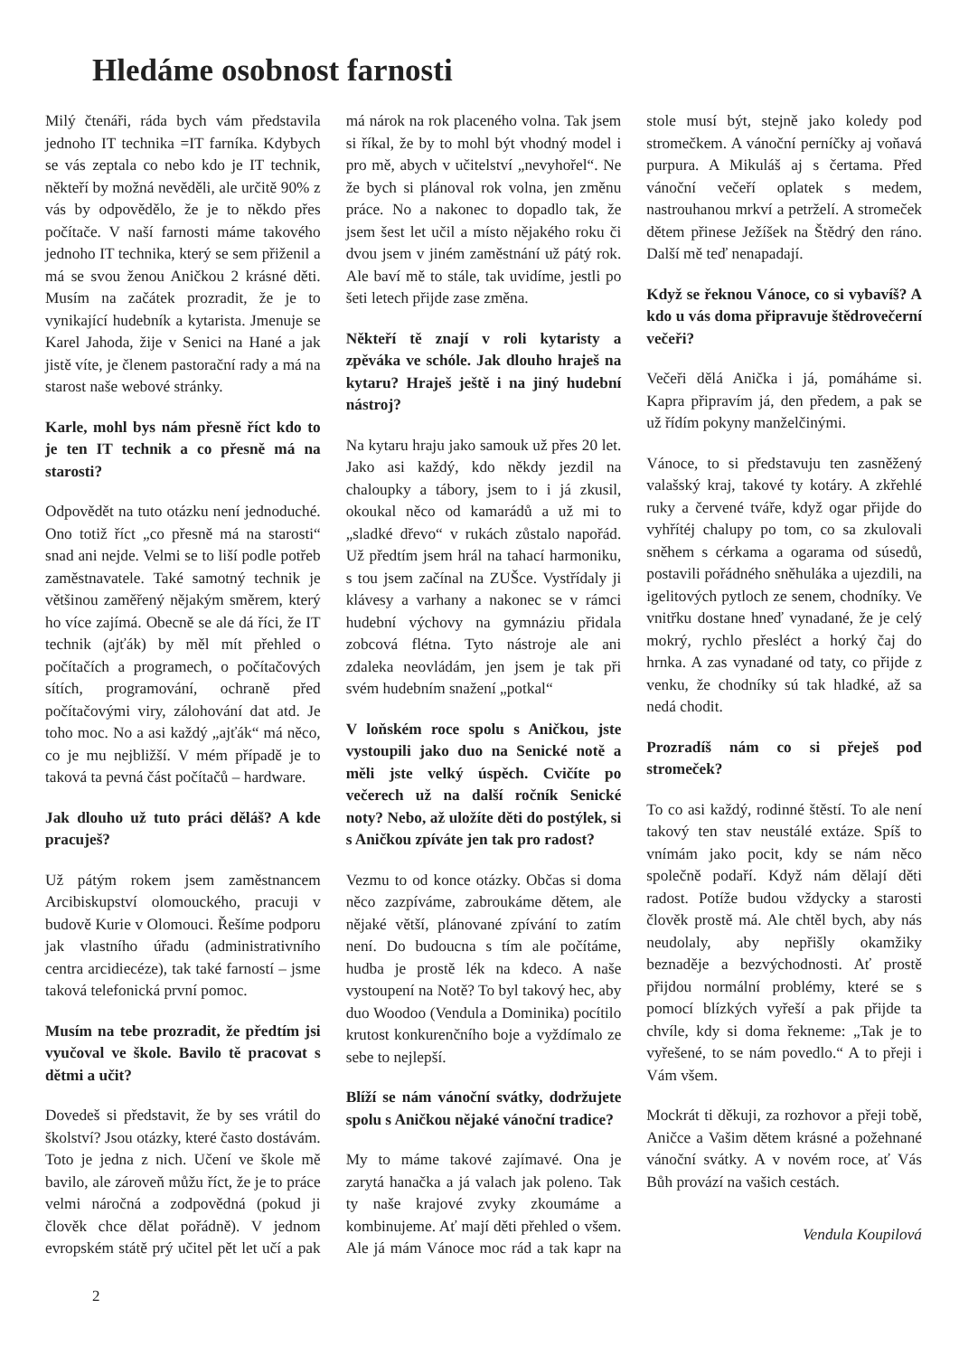Hledáme osobnost farnosti
Milý čtenáři, ráda bych vám představila jednoho IT technika =IT farníka. Kdybych se vás zeptala co nebo kdo je IT technik, někteří by možná nevěděli, ale určitě 90% z vás by odpovědělo, že je to někdo přes počítače. V naší farnosti máme takového jednoho IT technika, který se sem přiženil a má se svou ženou Aničkou 2 krásné děti. Musím na začátek prozradit, že je to vynikající hudebník a kytarista. Jmenuje se Karel Jahoda, žije v Senici na Hané a jak jistě víte, je členem pastorační rady a má na starost naše webové stránky.
Karle, mohl bys nám přesně říct kdo to je ten IT technik a co přesně má na starosti?
Odpovědět na tuto otázku není jednoduché. Ono totiž říct „co přesně má na starosti“ snad ani nejde. Velmi se to liší podle potřeb zaměstnavatele. Také samotný technik je většinou zaměřený nějakým směrem, který ho více zajímá. Obecně se ale dá říci, že IT technik (ajťák) by měl mít přehled o počítačích a programech, o počítačových sítích, programování, ochraně před počítačovými viry, zálohování dat atd. Je toho moc. No a asi každý „ajťák“ má něco, co je mu nejbližší. V mém případě je to taková ta pevná část počítačů – hardware.
Jak dlouho už tuto práci děláš? A kde pracuješ?
Už pátým rokem jsem zaměstnancem Arcibiskupství olomouckého, pracuji v budově Kurie v Olomouci. Řešíme podporu jak vlastního úřadu (administrativního centra arcidiecéze), tak také farností – jsme taková telefonická první pomoc.
Musím na tebe prozradit, že předtím jsi vyučoval ve škole. Bavilo tě pracovat s dětmi a učit?
Dovedeš si představit, že by ses vrátil do školství? Jsou otázky, které často dostávám. Toto je jedna z nich. Učení ve škole mě bavilo, ale zároveň můžu říct, že je to práce velmi náročná a zodpovědná (pokud ji člověk chce dělat pořádně). V jednom evropském státě prý učitel pět let učí a pak má nárok na rok placeného volna. Tak jsem si říkal, že by to mohl být vhodný model i pro mě, abych v učitelství „nevyhořel“. Ne že bych si plánoval rok volna, jen změnu práce. No a nakonec to dopadlo tak, že jsem šest let učil a místo nějakého roku či dvou jsem v jiném zaměstnání už pátý rok. Ale baví mě to stále, tak uvidíme, jestli po šeti letech přijde zase změna.
Někteří tě znají v roli kytaristy a zpěváka ve schóle. Jak dlouho hraješ na kytaru? Hraješ ještě i na jiný hudební nástroj?
Na kytaru hraju jako samouk už přes 20 let. Jako asi každý, kdo někdy jezdil na chaloupky a tábory, jsem to i já zkusil, okoukal něco od kamarádů a už mi to „sladké dřevo“ v rukách zůstalo napořád. Už předtím jsem hrál na tahací harmoniku, s tou jsem začínal na ZUŠce. Vystřídaly ji klávesy a varhany a nakonec se v rámci hudební výchovy na gymnáziu přidala zobcová flétna. Tyto nástroje ale ani zdaleka neovládám, jen jsem je tak při svém hudebním snažení „potkal“
V loňském roce spolu s Aničkou, jste vystoupili jako duo na Senické notě a měli jste velký úspěch. Cvičíte po večerech už na další ročník Senické noty? Nebo, až uložíte děti do postýlek, si s Aničkou zpíváte jen tak pro radost?
Vezmu to od konce otázky. Občas si doma něco zazpíváme, zabroukáme dětem, ale nějaké větší, plánované zpívání to zatím není. Do budoucna s tím ale počítáme, hudba je prostě lék na kdeco. A naše vystoupení na Notě? To byl takový hec, aby duo Woodoo (Vendula a Dominika) pocítilo krutost konkurenčního boje a vyždímalo ze sebe to nejlepší.
Blíží se nám vánoční svátky, dodržujete spolu s Aničkou nějaké vánoční tradice?
My to máme takové zajímavé. Ona je zarytá hanačka a já valach jak poleno. Tak ty naše krajové zvyky zkoumáme a kombinujeme. Ať mají děti přehled o všem. Ale já mám Vánoce moc rád a tak kapr na stole musí být, stejně jako koledy pod stromečkem. A vánoční perníčky aj voňavá purpura. A Mikuláš aj s čertama. Před vánoční večeří oplatek s medem, nastrouhanou mrkví a petrželí. A stromeček dětem přinese Ježíšek na Štědrý den ráno. Další mě teď nenapadají.
Když se řeknou Vánoce, co si vybavíš? A kdo u vás doma připravuje štědrovečerní večeři?
Večeři dělá Anička i já, pomáháme si. Kapra připravím já, den předem, a pak se už řídím pokyny manželčinými.
Vánoce, to si představuju ten zasněžený valašský kraj, takové ty kotáry. A zkřehlé ruky a červené tváře, když ogar přijde do vyhřítéj chalupy po tom, co sa zkulovali sněhem s cérkama a ogarama od súsedů, postavili pořádného sněhuláka a ujezdili, na igelitových pytloch ze senem, chodníky. Ve vnitřku dostane hneď vynadané, že je celý mokrý, rychlo přesléct a horký čaj do hrnka. A zas vynadané od taty, co přijde z venku, že chodníky sú tak hladké, až sa nedá chodit.
Prozradíš nám co si přeješ pod stromeček?
To co asi každý, rodinné štěstí. To ale není takový ten stav neustálé extáze. Spíš to vnímám jako pocit, kdy se nám něco společně podaří. Když nám dělají děti radost. Potíže budou vždycky a starosti člověk prostě má. Ale chtěl bych, aby nás neudolaly, aby nepřišly okamžiky beznaděje a bezvýchodnosti. Ať prostě přijdou normální problémy, které se s pomocí blízkých vyřeší a pak přijde ta chvíle, kdy si doma řekneme: „Tak je to vyřešené, to se nám povedlo.“ A to přeji i Vám všem.
Mockrát ti děkuji, za rozhovor a přeji tobě, Aničce a Vašim dětem krásné a požehnané vánoční svátky. A v novém roce, ať Vás Bůh provází na vašich cestách.
Vendula Koupilová
2